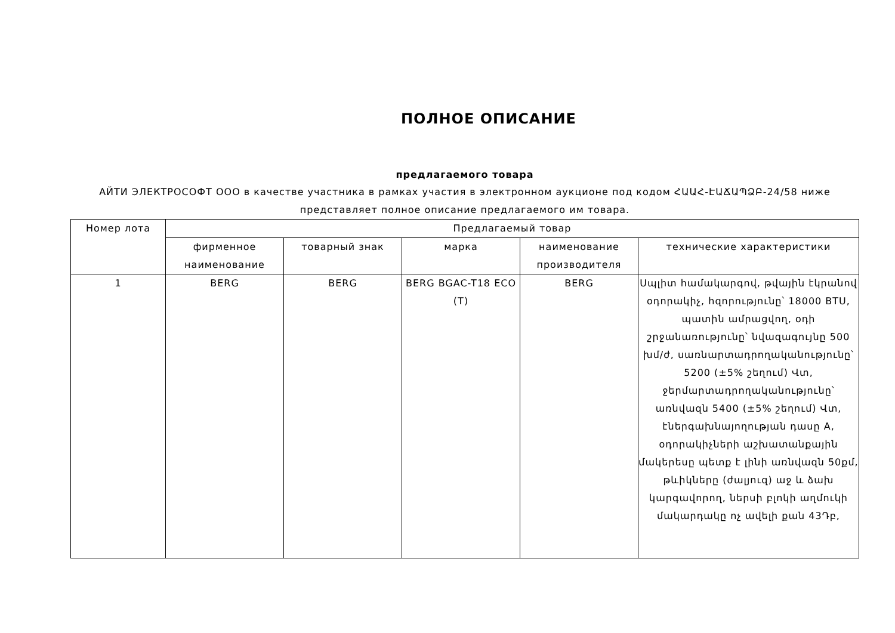ПОЛНОЕ ОПИСАНИЕ
предлагаемого товара
АЙТИ ЭЛЕКТРОСОФТ ООО в качестве участника в рамках участия в электронном аукционе под кодом ՀԱԱՀ-ԷԱՃԱՊՁԲ-24/58 ниже представляет полное описание предлагаемого им товара.
| Номер лота | Предлагаемый товар | | | | |
| --- | --- | --- | --- | --- | --- |
| | фирменное наименование | товарный знак | марка | наименование производителя | технические характеристики |
| 1 | BERG | BERG | BERG BGAC-T18 ECO (T) | BERG | Սպլիտ համակարգով, թվային էկրանով օդորակիչ, հզորությունը՝ 18000 BTU, պատին ամրացվող, օդի շրջանառությունը՝ նվազագույնը 500 խմ/ժ, սառնարտադրողականությունը՝ 5200 (±5% շեղում) Վտ, ջերմարտադրողականությունը՝ առնվազն 5400 (±5% շեղում) Վտ, էներգախնայողության դասը A, օդորակիչների աշխատանքային մակերեսը պետք է լինի առնվազն 50քմ, թևիկները (ժալյուզ) աջ և ձախ կարգավորող, ներսի բլոկի աղմուկի մակարդակը ոչ ավելի քան 43Դբ, |